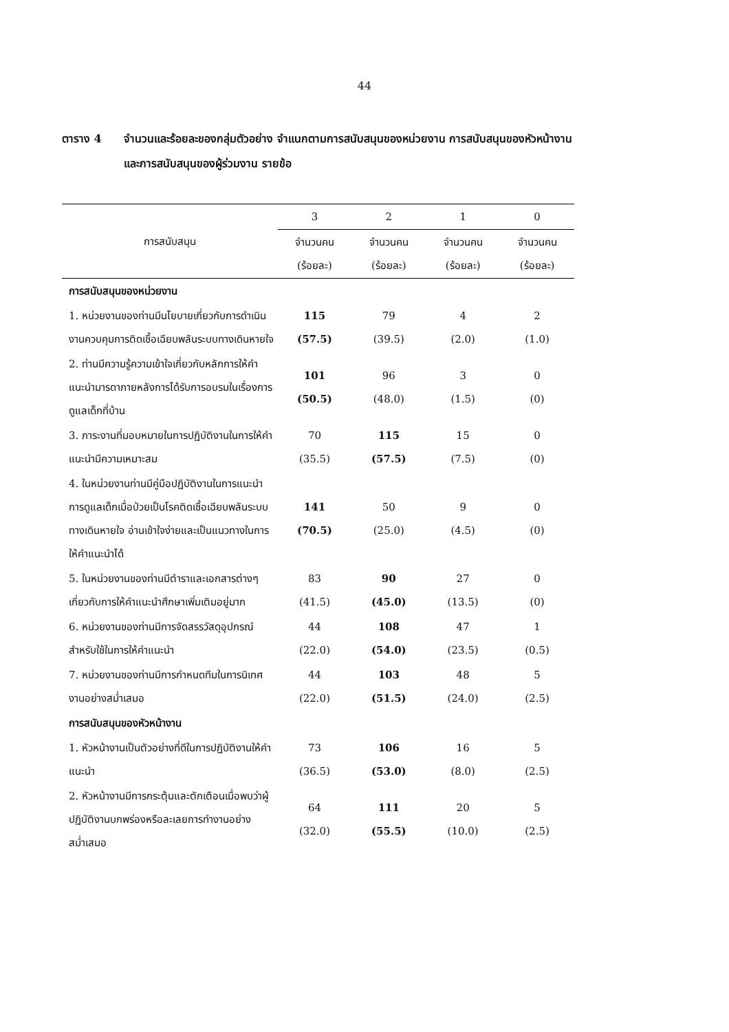44
ตาราง 4 จำนวนและร้อยละของกลุ่มตัวอย่าง จำแนกตามการสนับสนุนของหน่วยงาน การสนับสนุนของหัวหน้างาน และการสนับสนุนของผู้ร่วมงาน รายข้อ
| การสนับสนุน | 3 | 2 | 1 | 0 |
| --- | --- | --- | --- | --- |
| | จำนวนคน (ร้อยละ) | จำนวนคน (ร้อยละ) | จำนวนคน (ร้อยละ) | จำนวนคน (ร้อยละ) |
| การสนับสนุนของหน่วยงาน | | | | |
| 1. หน่วยงานของท่านมีนโยบายเกี่ยวกับการดำเนินงานควบคุมการติดเชื้อเฉียบพลันระบบทางเดินหายใจ | 115 (57.5) | 79 (39.5) | 4 (2.0) | 2 (1.0) |
| 2. ท่านมีความรู้ความเข้าใจเกี่ยวกับหลักการให้คำแนะนำมารดาภายหลังการได้รับการอบรมในเรื่องการดูแลเด็กที่บ้าน | 101 (50.5) | 96 (48.0) | 3 (1.5) | 0 (0) |
| 3. ภาระงานที่มอบหมายในการปฏิบัติงานในการให้คำแนะนำมีความเหมาะสม | 70 (35.5) | 115 (57.5) | 15 (7.5) | 0 (0) |
| 4. ในหน่วยงานท่านมีคู่มือปฏิบัติงานในการแนะนำการดูแลเด็กเมื่อป่วยเป็นโรคติดเชื้อเฉียบพลันระบบทางเดินหายใจ อ่านเข้าใจง่ายและเป็นแนวทางในการให้คำแนะนำได้ | 141 (70.5) | 50 (25.0) | 9 (4.5) | 0 (0) |
| 5. ในหน่วยงานของท่านมีตำราและเอกสารต่างๆเกี่ยวกับการให้คำแนะนำศึกษาเพิ่มเติมอยู่มาก | 83 (41.5) | 90 (45.0) | 27 (13.5) | 0 (0) |
| 6. หน่วยงานของท่านมีการจัดสรรวัสดุอุปกรณ์สำหรับใช้ในการให้คำแนะนำ | 44 (22.0) | 108 (54.0) | 47 (23.5) | 1 (0.5) |
| 7. หน่วยงานของท่านมีการกำหนดทีมในการนิเทศงานอย่างสม่ำเสมอ | 44 (22.0) | 103 (51.5) | 48 (24.0) | 5 (2.5) |
| การสนับสนุนของหัวหน้างาน | | | | |
| 1. หัวหน้างานเป็นตัวอย่างที่ดีในการปฏิบัติงานให้คำแนะนำ | 73 (36.5) | 106 (53.0) | 16 (8.0) | 5 (2.5) |
| 2. หัวหน้างานมีการกระตุ้นและตักเตือนเมื่อพบว่าผู้ปฏิบัติงานบกพร่องหรือละเลยการทำงานอย่างสม่ำเสมอ | 64 (32.0) | 111 (55.5) | 20 (10.0) | 5 (2.5) |